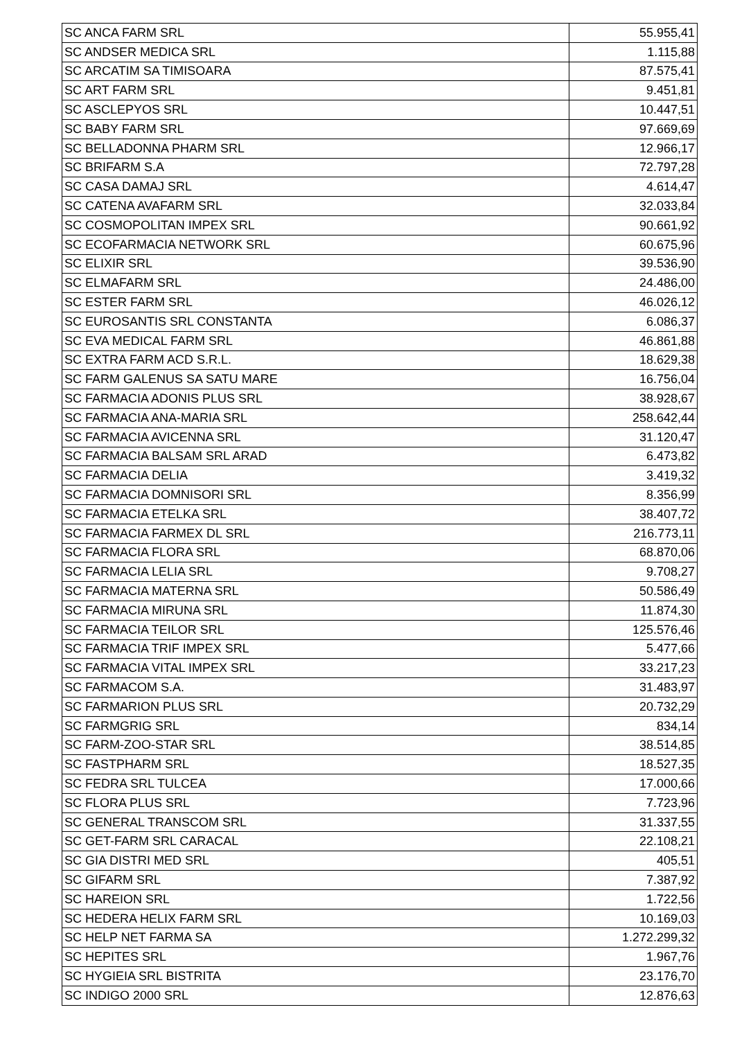| SC ANCA FARM SRL | 55.955,41 |
| SC ANDSER MEDICA SRL | 1.115,88 |
| SC ARCATIM SA TIMISOARA | 87.575,41 |
| SC ART FARM SRL | 9.451,81 |
| SC ASCLEPYOS SRL | 10.447,51 |
| SC BABY FARM SRL | 97.669,69 |
| SC BELLADONNA PHARM SRL | 12.966,17 |
| SC BRIFARM S.A | 72.797,28 |
| SC CASA DAMAJ SRL | 4.614,47 |
| SC CATENA AVAFARM SRL | 32.033,84 |
| SC COSMOPOLITAN IMPEX SRL | 90.661,92 |
| SC ECOFARMACIA NETWORK SRL | 60.675,96 |
| SC ELIXIR SRL | 39.536,90 |
| SC ELMAFARM SRL | 24.486,00 |
| SC ESTER FARM SRL | 46.026,12 |
| SC EUROSANTIS SRL CONSTANTA | 6.086,37 |
| SC EVA MEDICAL FARM SRL | 46.861,88 |
| SC EXTRA FARM ACD S.R.L. | 18.629,38 |
| SC FARM GALENUS SA SATU MARE | 16.756,04 |
| SC FARMACIA ADONIS PLUS SRL | 38.928,67 |
| SC FARMACIA ANA-MARIA SRL | 258.642,44 |
| SC FARMACIA AVICENNA SRL | 31.120,47 |
| SC FARMACIA BALSAM SRL ARAD | 6.473,82 |
| SC FARMACIA DELIA | 3.419,32 |
| SC FARMACIA DOMNISORI SRL | 8.356,99 |
| SC FARMACIA ETELKA SRL | 38.407,72 |
| SC FARMACIA FARMEX DL SRL | 216.773,11 |
| SC FARMACIA FLORA SRL | 68.870,06 |
| SC FARMACIA LELIA SRL | 9.708,27 |
| SC FARMACIA MATERNA SRL | 50.586,49 |
| SC FARMACIA MIRUNA SRL | 11.874,30 |
| SC FARMACIA TEILOR SRL | 125.576,46 |
| SC FARMACIA TRIF IMPEX SRL | 5.477,66 |
| SC FARMACIA VITAL IMPEX SRL | 33.217,23 |
| SC FARMACOM S.A. | 31.483,97 |
| SC FARMARION PLUS SRL | 20.732,29 |
| SC FARMGRIG SRL | 834,14 |
| SC FARM-ZOO-STAR SRL | 38.514,85 |
| SC FASTPHARM SRL | 18.527,35 |
| SC FEDRA SRL TULCEA | 17.000,66 |
| SC FLORA PLUS SRL | 7.723,96 |
| SC GENERAL TRANSCOM SRL | 31.337,55 |
| SC GET-FARM SRL CARACAL | 22.108,21 |
| SC GIA DISTRI MED SRL | 405,51 |
| SC GIFARM SRL | 7.387,92 |
| SC HAREION SRL | 1.722,56 |
| SC HEDERA HELIX FARM SRL | 10.169,03 |
| SC HELP NET FARMA SA | 1.272.299,32 |
| SC HEPITES SRL | 1.967,76 |
| SC HYGIEIA SRL BISTRITA | 23.176,70 |
| SC INDIGO 2000 SRL | 12.876,63 |